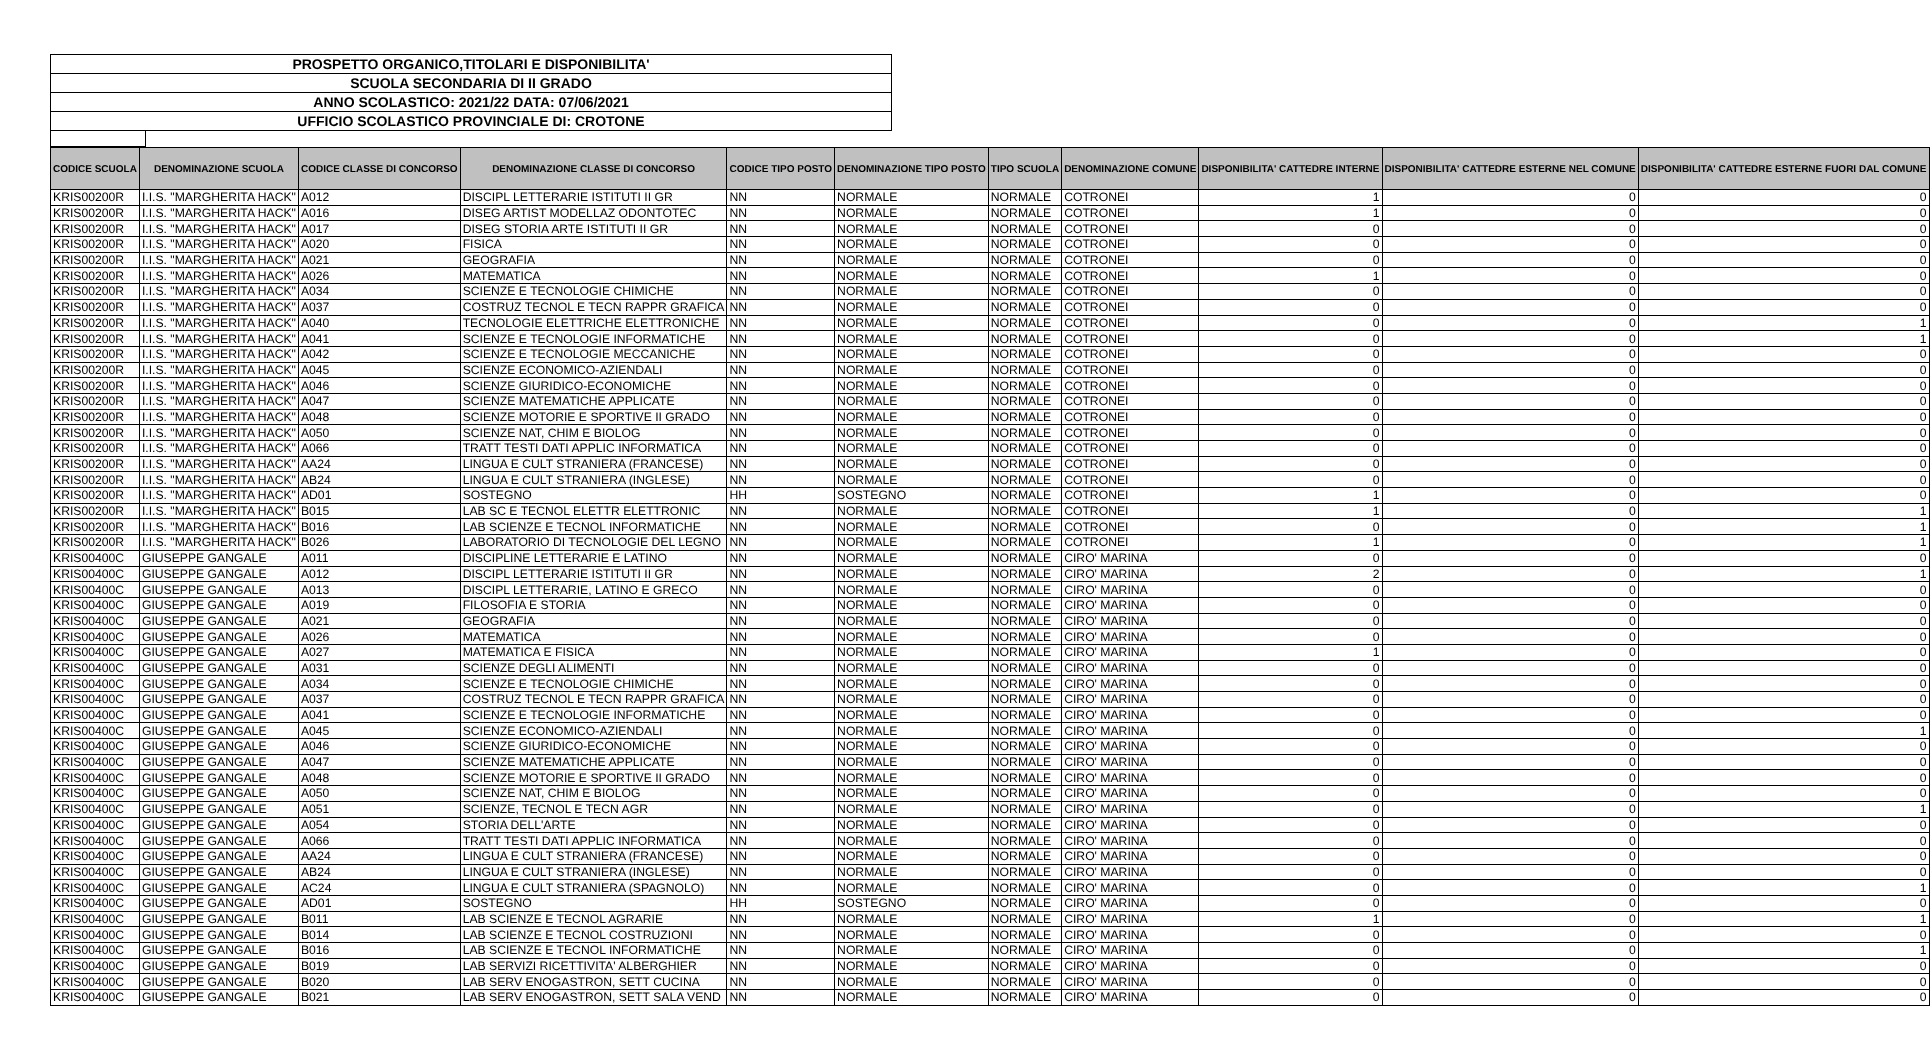| PROSPETTO ORGANICO,TITOLARI E DISPONIBILITA' |
| SCUOLA SECONDARIA DI II GRADO |
| ANNO SCOLASTICO: 2021/22 DATA: 07/06/2021 |
| UFFICIO SCOLASTICO PROVINCIALE DI: CROTONE |
| CODICE SCUOLA | DENOMINAZIONE SCUOLA | CODICE CLASSE DI CONCORSO | DENOMINAZIONE CLASSE DI CONCORSO | CODICE TIPO POSTO | DENOMINAZIONE TIPO POSTO | TIPO SCUOLA | DENOMINAZIONE COMUNE | DISPONIBILITA' CATTEDRE INTERNE | DISPONIBILITA' CATTEDRE ESTERNE NEL COMUNE | DISPONIBILITA' CATTEDRE ESTERNE FUORI DAL COMUNE |
| --- | --- | --- | --- | --- | --- | --- | --- | --- | --- | --- |
| KRIS00200R | I.I.S. "MARGHERITA HACK" | A012 | DISCIPL LETTERARIE ISTITUTI II GR | NN | NORMALE | NORMALE | COTRONEI | 1 | 0 | 0 |
| KRIS00200R | I.I.S. "MARGHERITA HACK" | A016 | DISEG ARTIST MODELLAZ ODONTOTEC | NN | NORMALE | NORMALE | COTRONEI | 1 | 0 | 0 |
| KRIS00200R | I.I.S. "MARGHERITA HACK" | A017 | DISEG STORIA ARTE ISTITUTI II GR | NN | NORMALE | NORMALE | COTRONEI | 0 | 0 | 0 |
| KRIS00200R | I.I.S. "MARGHERITA HACK" | A020 | FISICA | NN | NORMALE | NORMALE | COTRONEI | 0 | 0 | 0 |
| KRIS00200R | I.I.S. "MARGHERITA HACK" | A021 | GEOGRAFIA | NN | NORMALE | NORMALE | COTRONEI | 0 | 0 | 0 |
| KRIS00200R | I.I.S. "MARGHERITA HACK" | A026 | MATEMATICA | NN | NORMALE | NORMALE | COTRONEI | 1 | 0 | 0 |
| KRIS00200R | I.I.S. "MARGHERITA HACK" | A034 | SCIENZE E TECNOLOGIE CHIMICHE | NN | NORMALE | NORMALE | COTRONEI | 0 | 0 | 0 |
| KRIS00200R | I.I.S. "MARGHERITA HACK" | A037 | COSTRUZ TECNOL E TECN RAPPR GRAFICA | NN | NORMALE | NORMALE | COTRONEI | 0 | 0 | 0 |
| KRIS00200R | I.I.S. "MARGHERITA HACK" | A040 | TECNOLOGIE ELETTRICHE ELETTRONICHE | NN | NORMALE | NORMALE | COTRONEI | 0 | 0 | 1 |
| KRIS00200R | I.I.S. "MARGHERITA HACK" | A041 | SCIENZE E TECNOLOGIE INFORMATICHE | NN | NORMALE | NORMALE | COTRONEI | 0 | 0 | 1 |
| KRIS00200R | I.I.S. "MARGHERITA HACK" | A042 | SCIENZE E TECNOLOGIE MECCANICHE | NN | NORMALE | NORMALE | COTRONEI | 0 | 0 | 0 |
| KRIS00200R | I.I.S. "MARGHERITA HACK" | A045 | SCIENZE ECONOMICO-AZIENDALI | NN | NORMALE | NORMALE | COTRONEI | 0 | 0 | 0 |
| KRIS00200R | I.I.S. "MARGHERITA HACK" | A046 | SCIENZE GIURIDICO-ECONOMICHE | NN | NORMALE | NORMALE | COTRONEI | 0 | 0 | 0 |
| KRIS00200R | I.I.S. "MARGHERITA HACK" | A047 | SCIENZE MATEMATICHE APPLICATE | NN | NORMALE | NORMALE | COTRONEI | 0 | 0 | 0 |
| KRIS00200R | I.I.S. "MARGHERITA HACK" | A048 | SCIENZE MOTORIE E SPORTIVE II GRADO | NN | NORMALE | NORMALE | COTRONEI | 0 | 0 | 0 |
| KRIS00200R | I.I.S. "MARGHERITA HACK" | A050 | SCIENZE NAT, CHIM E BIOLOG | NN | NORMALE | NORMALE | COTRONEI | 0 | 0 | 0 |
| KRIS00200R | I.I.S. "MARGHERITA HACK" | A066 | TRATT TESTI DATI APPLIC INFORMATICA | NN | NORMALE | NORMALE | COTRONEI | 0 | 0 | 0 |
| KRIS00200R | I.I.S. "MARGHERITA HACK" | AA24 | LINGUA E CULT STRANIERA (FRANCESE) | NN | NORMALE | NORMALE | COTRONEI | 0 | 0 | 0 |
| KRIS00200R | I.I.S. "MARGHERITA HACK" | AB24 | LINGUA E CULT STRANIERA (INGLESE) | NN | NORMALE | NORMALE | COTRONEI | 0 | 0 | 0 |
| KRIS00200R | I.I.S. "MARGHERITA HACK" | AD01 | SOSTEGNO | HH | SOSTEGNO | NORMALE | COTRONEI | 1 | 0 | 0 |
| KRIS00200R | I.I.S. "MARGHERITA HACK" | B015 | LAB SC E TECNOL ELETTR ELETTRONIC | NN | NORMALE | NORMALE | COTRONEI | 1 | 0 | 1 |
| KRIS00200R | I.I.S. "MARGHERITA HACK" | B016 | LAB SCIENZE E TECNOL INFORMATICHE | NN | NORMALE | NORMALE | COTRONEI | 0 | 0 | 1 |
| KRIS00200R | I.I.S. "MARGHERITA HACK" | B026 | LABORATORIO DI TECNOLOGIE DEL LEGNO | NN | NORMALE | NORMALE | COTRONEI | 1 | 0 | 1 |
| KRIS00400C | GIUSEPPE GANGALE | A011 | DISCIPLINE LETTERARIE E LATINO | NN | NORMALE | NORMALE | CIRO' MARINA | 0 | 0 | 0 |
| KRIS00400C | GIUSEPPE GANGALE | A012 | DISCIPL LETTERARIE ISTITUTI II GR | NN | NORMALE | NORMALE | CIRO' MARINA | 2 | 0 | 1 |
| KRIS00400C | GIUSEPPE GANGALE | A013 | DISCIPL LETTERARIE, LATINO E GRECO | NN | NORMALE | NORMALE | CIRO' MARINA | 0 | 0 | 0 |
| KRIS00400C | GIUSEPPE GANGALE | A019 | FILOSOFIA E STORIA | NN | NORMALE | NORMALE | CIRO' MARINA | 0 | 0 | 0 |
| KRIS00400C | GIUSEPPE GANGALE | A021 | GEOGRAFIA | NN | NORMALE | NORMALE | CIRO' MARINA | 0 | 0 | 0 |
| KRIS00400C | GIUSEPPE GANGALE | A026 | MATEMATICA | NN | NORMALE | NORMALE | CIRO' MARINA | 0 | 0 | 0 |
| KRIS00400C | GIUSEPPE GANGALE | A027 | MATEMATICA E FISICA | NN | NORMALE | NORMALE | CIRO' MARINA | 1 | 0 | 0 |
| KRIS00400C | GIUSEPPE GANGALE | A031 | SCIENZE DEGLI ALIMENTI | NN | NORMALE | NORMALE | CIRO' MARINA | 0 | 0 | 0 |
| KRIS00400C | GIUSEPPE GANGALE | A034 | SCIENZE E TECNOLOGIE CHIMICHE | NN | NORMALE | NORMALE | CIRO' MARINA | 0 | 0 | 0 |
| KRIS00400C | GIUSEPPE GANGALE | A037 | COSTRUZ TECNOL E TECN RAPPR GRAFICA | NN | NORMALE | NORMALE | CIRO' MARINA | 0 | 0 | 0 |
| KRIS00400C | GIUSEPPE GANGALE | A041 | SCIENZE E TECNOLOGIE INFORMATICHE | NN | NORMALE | NORMALE | CIRO' MARINA | 0 | 0 | 0 |
| KRIS00400C | GIUSEPPE GANGALE | A045 | SCIENZE ECONOMICO-AZIENDALI | NN | NORMALE | NORMALE | CIRO' MARINA | 0 | 0 | 1 |
| KRIS00400C | GIUSEPPE GANGALE | A046 | SCIENZE GIURIDICO-ECONOMICHE | NN | NORMALE | NORMALE | CIRO' MARINA | 0 | 0 | 0 |
| KRIS00400C | GIUSEPPE GANGALE | A047 | SCIENZE MATEMATICHE APPLICATE | NN | NORMALE | NORMALE | CIRO' MARINA | 0 | 0 | 0 |
| KRIS00400C | GIUSEPPE GANGALE | A048 | SCIENZE MOTORIE E SPORTIVE II GRADO | NN | NORMALE | NORMALE | CIRO' MARINA | 0 | 0 | 0 |
| KRIS00400C | GIUSEPPE GANGALE | A050 | SCIENZE NAT, CHIM E BIOLOG | NN | NORMALE | NORMALE | CIRO' MARINA | 0 | 0 | 0 |
| KRIS00400C | GIUSEPPE GANGALE | A051 | SCIENZE, TECNOL E TECN AGR | NN | NORMALE | NORMALE | CIRO' MARINA | 0 | 0 | 1 |
| KRIS00400C | GIUSEPPE GANGALE | A054 | STORIA DELL'ARTE | NN | NORMALE | NORMALE | CIRO' MARINA | 0 | 0 | 0 |
| KRIS00400C | GIUSEPPE GANGALE | A066 | TRATT TESTI DATI APPLIC INFORMATICA | NN | NORMALE | NORMALE | CIRO' MARINA | 0 | 0 | 0 |
| KRIS00400C | GIUSEPPE GANGALE | AA24 | LINGUA E CULT STRANIERA (FRANCESE) | NN | NORMALE | NORMALE | CIRO' MARINA | 0 | 0 | 0 |
| KRIS00400C | GIUSEPPE GANGALE | AB24 | LINGUA E CULT STRANIERA (INGLESE) | NN | NORMALE | NORMALE | CIRO' MARINA | 0 | 0 | 0 |
| KRIS00400C | GIUSEPPE GANGALE | AC24 | LINGUA E CULT STRANIERA (SPAGNOLO) | NN | NORMALE | NORMALE | CIRO' MARINA | 0 | 0 | 1 |
| KRIS00400C | GIUSEPPE GANGALE | AD01 | SOSTEGNO | HH | SOSTEGNO | NORMALE | CIRO' MARINA | 0 | 0 | 0 |
| KRIS00400C | GIUSEPPE GANGALE | B011 | LAB SCIENZE E TECNOL AGRARIE | NN | NORMALE | NORMALE | CIRO' MARINA | 1 | 0 | 1 |
| KRIS00400C | GIUSEPPE GANGALE | B014 | LAB SCIENZE E TECNOL COSTRUZIONI | NN | NORMALE | NORMALE | CIRO' MARINA | 0 | 0 | 0 |
| KRIS00400C | GIUSEPPE GANGALE | B016 | LAB SCIENZE E TECNOL INFORMATICHE | NN | NORMALE | NORMALE | CIRO' MARINA | 0 | 0 | 1 |
| KRIS00400C | GIUSEPPE GANGALE | B019 | LAB SERVIZI RICETTIVITA' ALBERGHIER | NN | NORMALE | NORMALE | CIRO' MARINA | 0 | 0 | 0 |
| KRIS00400C | GIUSEPPE GANGALE | B020 | LAB SERV ENOGASTRON, SETT CUCINA | NN | NORMALE | NORMALE | CIRO' MARINA | 0 | 0 | 0 |
| KRIS00400C | GIUSEPPE GANGALE | B021 | LAB SERV ENOGASTRON, SETT SALA VEND | NN | NORMALE | NORMALE | CIRO' MARINA | 0 | 0 | 0 |